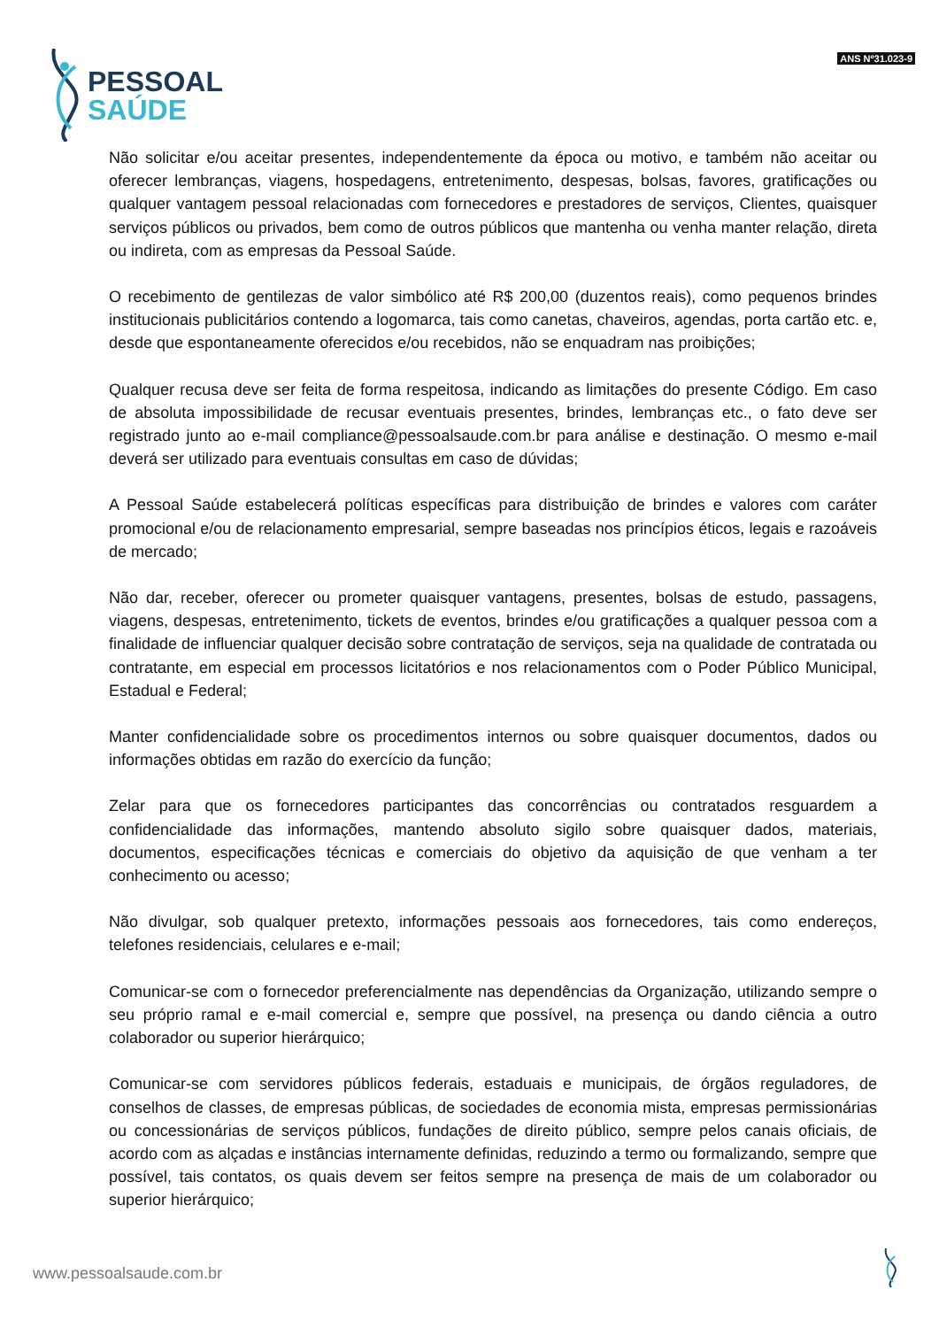PESSOAL
SAÚDE
ANS Nº31.023-9
Não solicitar e/ou aceitar presentes, independentemente da época ou motivo, e também não aceitar ou oferecer lembranças, viagens, hospedagens, entretenimento, despesas, bolsas, favores, gratificações ou qualquer vantagem pessoal relacionadas com fornecedores e prestadores de serviços, Clientes, quaisquer serviços públicos ou privados, bem como de outros públicos que mantenha ou venha manter relação, direta ou indireta, com as empresas da Pessoal Saúde.
O recebimento de gentilezas de valor simbólico até R$ 200,00 (duzentos reais), como pequenos brindes institucionais publicitários contendo a logomarca, tais como canetas, chaveiros, agendas, porta cartão etc. e, desde que espontaneamente oferecidos e/ou recebidos, não se enquadram nas proibições;
Qualquer recusa deve ser feita de forma respeitosa, indicando as limitações do presente Código. Em caso de absoluta impossibilidade de recusar eventuais presentes, brindes, lembranças etc., o fato deve ser registrado junto ao e-mail compliance@pessoalsaude.com.br para análise e destinação. O mesmo e-mail deverá ser utilizado para eventuais consultas em caso de dúvidas;
A Pessoal Saúde estabelecerá políticas específicas para distribuição de brindes e valores com caráter promocional e/ou de relacionamento empresarial, sempre baseadas nos princípios éticos, legais e razoáveis de mercado;
Não dar, receber, oferecer ou prometer quaisquer vantagens, presentes, bolsas de estudo, passagens, viagens, despesas, entretenimento, tickets de eventos, brindes e/ou gratificações a qualquer pessoa com a finalidade de influenciar qualquer decisão sobre contratação de serviços, seja na qualidade de contratada ou contratante, em especial em processos licitatórios e nos relacionamentos com o Poder Público Municipal, Estadual e Federal;
Manter confidencialidade sobre os procedimentos internos ou sobre quaisquer documentos, dados ou informações obtidas em razão do exercício da função;
Zelar para que os fornecedores participantes das concorrências ou contratados resguardem a confidencialidade das informações, mantendo absoluto sigilo sobre quaisquer dados, materiais, documentos, especificações técnicas e comerciais do objetivo da aquisição de que venham a ter conhecimento ou acesso;
Não divulgar, sob qualquer pretexto, informações pessoais aos fornecedores, tais como endereços, telefones residenciais, celulares e e-mail;
Comunicar-se com o fornecedor preferencialmente nas dependências da Organização, utilizando sempre o seu próprio ramal e e-mail comercial e, sempre que possível, na presença ou dando ciência a outro colaborador ou superior hierárquico;
Comunicar-se com servidores públicos federais, estaduais e municipais, de órgãos reguladores, de conselhos de classes, de empresas públicas, de sociedades de economia mista, empresas permissionárias ou concessionárias de serviços públicos, fundações de direito público, sempre pelos canais oficiais, de acordo com as alçadas e instâncias internamente definidas, reduzindo a termo ou formalizando, sempre que possível, tais contatos, os quais devem ser feitos sempre na presença de mais de um colaborador ou superior hierárquico;
www.pessoalsaude.com.br